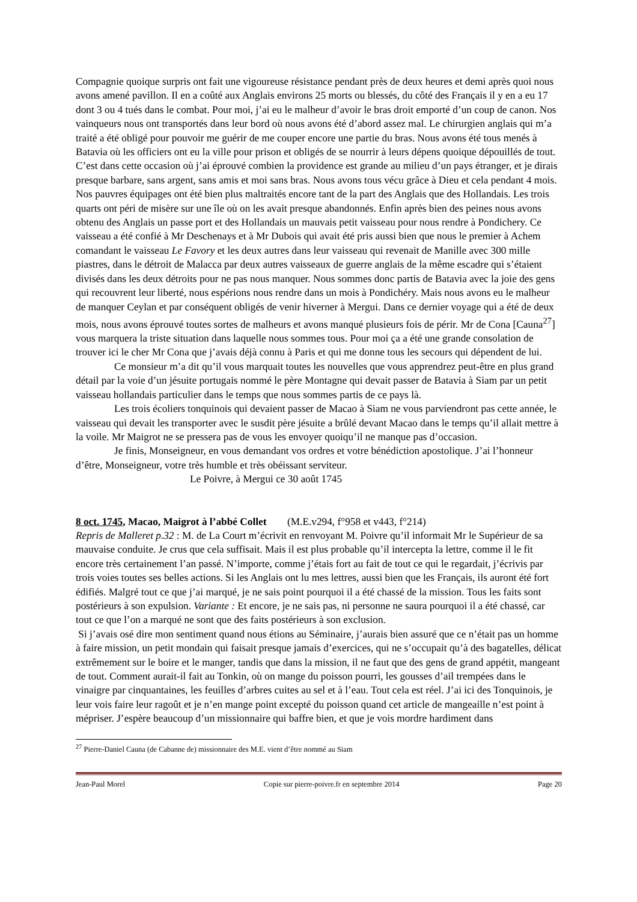Compagnie quoique surpris ont fait une vigoureuse résistance pendant près de deux heures et demi après quoi nous avons amené pavillon. Il en a coûté aux Anglais environs 25 morts ou blessés, du côté des Français il y en a eu 17 dont 3 ou 4 tués dans le combat. Pour moi, j’ai eu le malheur d’avoir le bras droit emporté d’un coup de canon. Nos vainqueurs nous ont transportés dans leur bord où nous avons été d’abord assez mal. Le chirurgien anglais qui m’a traité a été obligé pour pouvoir me guérir de me couper encore une partie du bras. Nous avons été tous menés à Batavia où les officiers ont eu la ville pour prison et obligés de se nourrir à leurs dépens quoique dépouillés de tout. C’est dans cette occasion où j’ai éprouvé combien la providence est grande au milieu d’un pays étranger, et je dirais presque barbare, sans argent, sans amis et moi sans bras. Nous avons tous vécu grâce à Dieu et cela pendant 4 mois. Nos pauvres équipages ont été bien plus maltraités encore tant de la part des Anglais que des Hollandais. Les trois quarts ont péri de misère sur une île où on les avait presque abandonnés. Enfin après bien des peines nous avons obtenu des Anglais un passe port et des Hollandais un mauvais petit vaisseau pour nous rendre à Pondichery. Ce vaisseau a été confié à Mr Deschenays et à Mr Dubois qui avait été pris aussi bien que nous le premier à Achem comandant le vaisseau Le Favory et les deux autres dans leur vaisseau qui revenait de Manille avec 300 mille piastres, dans le détroit de Malacca par deux autres vaisseaux de guerre anglais de la même escadre qui s’étaient divisés dans les deux détroits pour ne pas nous manquer. Nous sommes donc partis de Batavia avec la joie des gens qui recouvrent leur liberté, nous espérions nous rendre dans un mois à Pondichéry. Mais nous avons eu le malheur de manquer Ceylan et par conséquent obligés de venir hiverner à Mergui. Dans ce dernier voyage qui a été de deux mois, nous avons éprouvé toutes sortes de malheurs et avons manqué plusieurs fois de périr. Mr de Cona [Cauna<sup>27</sup>] vous marquera la triste situation dans laquelle nous sommes tous. Pour moi ça a été une grande consolation de trouver ici le cher Mr Cona que j’avais déjà connu à Paris et qui me donne tous les secours qui dépendent de lui.
Ce monsieur m’a dit qu’il vous marquait toutes les nouvelles que vous apprendrez peut-être en plus grand détail par la voie d’un jésuite portugais nommé le père Montagne qui devait passer de Batavia à Siam par un petit vaisseau hollandais particulier dans le temps que nous sommes partis de ce pays là.
Les trois écoliers tonquinois qui devaient passer de Macao à Siam ne vous parviendront pas cette année, le vaisseau qui devait les transporter avec le susdit père jésuite a brûlé devant Macao dans le temps qu’il allait mettre à la voile. Mr Maigrot ne se pressera pas de vous les envoyer quoiqu’il ne manque pas d’occasion.
Je finis, Monseigneur, en vous demandant vos ordres et votre bénédiction apostolique. J’ai l’honneur d’être, Monseigneur, votre très humble et très obéissant serviteur.
Le Poivre, à Mergui ce 30 août 1745
8 oct. 1745, Macao, Maigrot à l’abbé Collet (M.E.v294, f°958 et v443, f°214)
Repris de Malleret p.32 : M. de La Court m’écrivit en renvoyant M. Poivre qu’il informait Mr le Supérieur de sa mauvaise conduite. Je crus que cela suffisait. Mais il est plus probable qu’il intercepta la lettre, comme il le fit encore très certainement l’an passé. N’importe, comme j’étais fort au fait de tout ce qui le regardait, j’écrivis par trois voies toutes ses belles actions. Si les Anglais ont lu mes lettres, aussi bien que les Français, ils auront été fort édifiés. Malgré tout ce que j’ai marqué, je ne sais point pourquoi il a été chassé de la mission. Tous les faits sont postérieurs à son expulsion. Variante : Et encore, je ne sais pas, ni personne ne saura pourquoi il a été chassé, car tout ce que l’on a marqué ne sont que des faits postérieurs à son exclusion.
Si j’avais osé dire mon sentiment quand nous étions au Séminaire, j’aurais bien assuré que ce n’était pas un homme à faire mission, un petit mondain qui faisait presque jamais d’exercices, qui ne s’occupait qu’à des bagatelles, délicat extrêmement sur le boire et le manger, tandis que dans la mission, il ne faut que des gens de grand appétit, mangeant de tout. Comment aurait-il fait au Tonkin, où on mange du poisson pourri, les gousses d’ail trempées dans le vinaigre par cinquantaines, les feuilles d’arbres cuites au sel et à l’eau. Tout cela est réel. J’ai ici des Tonquinois, je leur vois faire leur ragoût et je n’en mange point excepté du poisson quand cet article de mangeaille n’est point à mépriser. J’espère beaucoup d’un missionnaire qui baffre bien, et que je vois mordre hardiment dans
<sup>27</sup> Pierre-Daniel Cauna (de Cabanne de) missionnaire des M.E. vient d’être nommé au Siam
Jean-Paul Morel Copie sur pierre-poivre.fr en septembre 2014 Page 20